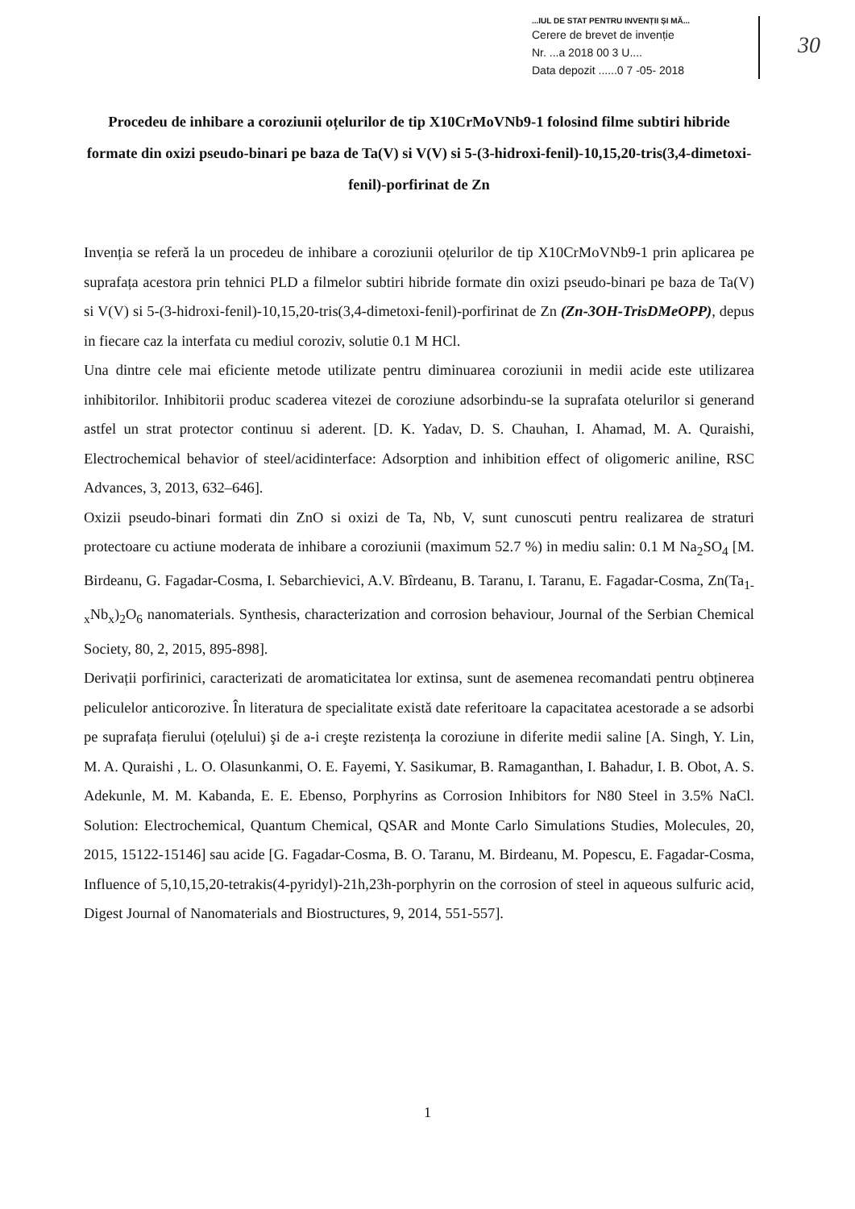...IUL DE STAT PENTRU INVENȚII ȘI MĂ...
Cerere de brevet de invenție
Nr. ...a 2018 00 3 U....
Data depozit ......0 7 -05- 2018
30
Procedeu de inhibare a coroziunii oțelurilor de tip X10CrMoVNb9-1 folosind filme subtiri hibride formate din oxizi pseudo-binari pe baza de Ta(V) si V(V) si 5-(3-hidroxi-fenil)-10,15,20-tris(3,4-dimetoxi-fenil)-porfirinat de Zn
Invenția se referă la un procedeu de inhibare a coroziunii oțelurilor de tip X10CrMoVNb9-1 prin aplicarea pe suprafața acestora prin tehnici PLD a filmelor subtiri hibride formate din oxizi pseudo-binari pe baza de Ta(V) si V(V) si 5-(3-hidroxi-fenil)-10,15,20-tris(3,4-dimetoxi-fenil)-porfirinat de Zn (Zn-3OH-TrisDMeOPP), depus in fiecare caz la interfata cu mediul coroziv, solutie 0.1 M HCl.
Una dintre cele mai eficiente metode utilizate pentru diminuarea coroziunii in medii acide este utilizarea inhibitorilor. Inhibitorii produc scaderea vitezei de coroziune adsorbindu-se la suprafata otelurilor si generand astfel un strat protector continuu si aderent. [D. K. Yadav, D. S. Chauhan, I. Ahamad, M. A. Quraishi, Electrochemical behavior of steel/acidinterface: Adsorption and inhibition effect of oligomeric aniline, RSC Advances, 3, 2013, 632–646].
Oxizii pseudo-binari formati din ZnO si oxizi de Ta, Nb, V, sunt cunoscuti pentru realizarea de straturi protectoare cu actiune moderata de inhibare a coroziunii (maximum 52.7 %) in mediu salin: 0.1 M Na<sub>2</sub>SO<sub>4</sub> [M. Birdeanu, G. Fagadar-Cosma, I. Sebarchievici, A.V. Bîrdeanu, B. Taranu, I. Taranu, E. Fagadar-Cosma, Zn(Ta<sub>1-x</sub>Nb<sub>x</sub>)<sub>2</sub>O<sub>6</sub> nanomaterials. Synthesis, characterization and corrosion behaviour, Journal of the Serbian Chemical Society, 80, 2, 2015, 895-898].
Derivații porfirinici, caracterizati de aromaticitatea lor extinsa, sunt de asemenea recomandati pentru obținerea peliculelor anticorozive. În literatura de specialitate există date referitoare la capacitatea acestorade a se adsorbi pe suprafața fierului (oțelului) şi de a-i creşte rezistența la coroziune in diferite medii saline [A. Singh, Y. Lin, M. A. Quraishi , L. O. Olasunkanmi, O. E. Fayemi, Y. Sasikumar, B. Ramaganthan, I. Bahadur, I. B. Obot, A. S. Adekunle, M. M. Kabanda, E. E. Ebenso, Porphyrins as Corrosion Inhibitors for N80 Steel in 3.5% NaCl. Solution: Electrochemical, Quantum Chemical, QSAR and Monte Carlo Simulations Studies, Molecules, 20, 2015, 15122-15146] sau acide [G. Fagadar-Cosma, B. O. Taranu, M. Birdeanu, M. Popescu, E. Fagadar-Cosma, Influence of 5,10,15,20-tetrakis(4-pyridyl)-21h,23h-porphyrin on the corrosion of steel in aqueous sulfuric acid, Digest Journal of Nanomaterials and Biostructures, 9, 2014, 551-557].
1